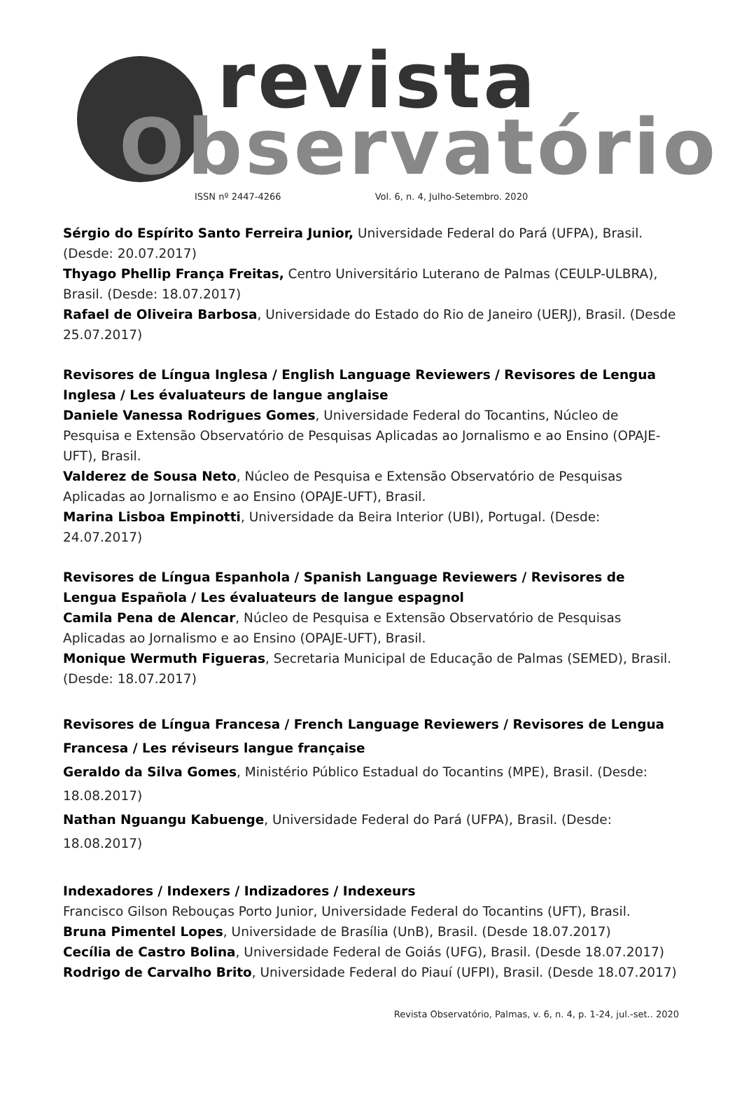revista
Observatório
ISSN nº 2447-4266 Vol. 6, n. 4, Julho-Setembro. 2020
Sérgio do Espírito Santo Ferreira Junior, Universidade Federal do Pará (UFPA), Brasil. (Desde: 20.07.2017)
Thyago Phellip França Freitas, Centro Universitário Luterano de Palmas (CEULP-ULBRA), Brasil. (Desde: 18.07.2017)
Rafael de Oliveira Barbosa, Universidade do Estado do Rio de Janeiro (UERJ), Brasil. (Desde 25.07.2017)
Revisores de Língua Inglesa / English Language Reviewers / Revisores de Lengua Inglesa / Les évaluateurs de langue anglaise
Daniele Vanessa Rodrigues Gomes, Universidade Federal do Tocantins, Núcleo de Pesquisa e Extensão Observatório de Pesquisas Aplicadas ao Jornalismo e ao Ensino (OPAJE-UFT), Brasil.
Valderez de Sousa Neto, Núcleo de Pesquisa e Extensão Observatório de Pesquisas Aplicadas ao Jornalismo e ao Ensino (OPAJE-UFT), Brasil.
Marina Lisboa Empinotti, Universidade da Beira Interior (UBI), Portugal. (Desde: 24.07.2017)
Revisores de Língua Espanhola / Spanish Language Reviewers / Revisores de Lengua Española / Les évaluateurs de langue espagnol
Camila Pena de Alencar, Núcleo de Pesquisa e Extensão Observatório de Pesquisas Aplicadas ao Jornalismo e ao Ensino (OPAJE-UFT), Brasil.
Monique Wermuth Figueras, Secretaria Municipal de Educação de Palmas (SEMED), Brasil. (Desde: 18.07.2017)
Revisores de Língua Francesa / French Language Reviewers / Revisores de Lengua Francesa / Les réviseurs langue française
Geraldo da Silva Gomes, Ministério Público Estadual do Tocantins (MPE), Brasil. (Desde: 18.08.2017)
Nathan Nguangu Kabuenge, Universidade Federal do Pará (UFPA), Brasil. (Desde: 18.08.2017)
Indexadores / Indexers / Indizadores / Indexeurs
Francisco Gilson Rebouças Porto Junior, Universidade Federal do Tocantins (UFT), Brasil.
Bruna Pimentel Lopes, Universidade de Brasília (UnB), Brasil. (Desde 18.07.2017)
Cecília de Castro Bolina, Universidade Federal de Goiás (UFG), Brasil. (Desde 18.07.2017)
Rodrigo de Carvalho Brito, Universidade Federal do Piauí (UFPI), Brasil. (Desde 18.07.2017)
Revista Observatório, Palmas, v. 6, n. 4, p. 1-24, jul.-set.. 2020